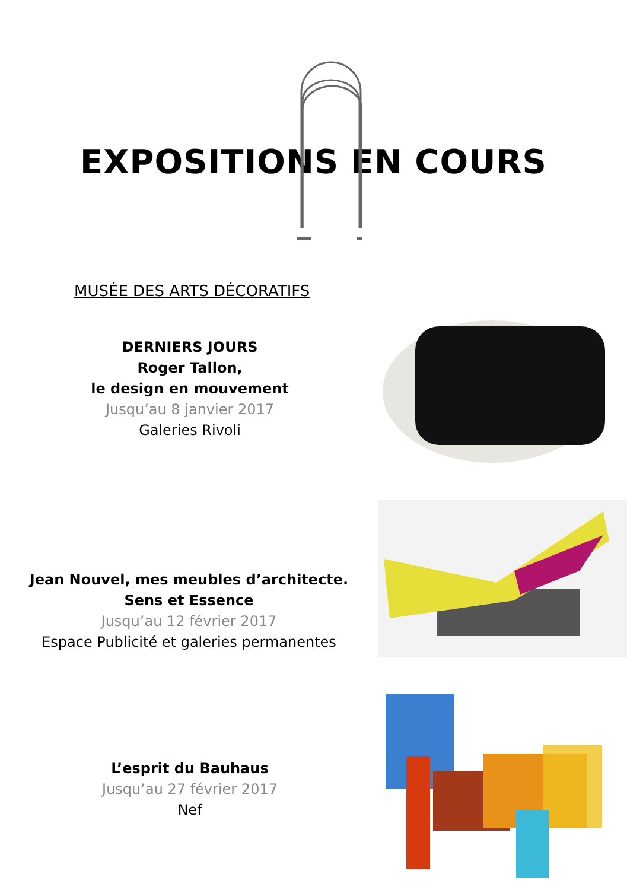EXPOSITIONS EN COURS
MUSÉE DES ARTS DÉCORATIFS
DERNIERS JOURS
Roger Tallon,
le design en mouvement
Jusqu’au 8 janvier 2017
Galeries Rivoli
Jean Nouvel, mes meubles d’architecte.
Sens et Essence
Jusqu’au 12 février 2017
Espace Publicité et galeries permanentes
L’esprit du Bauhaus
Jusqu’au 27 février 2017
Nef